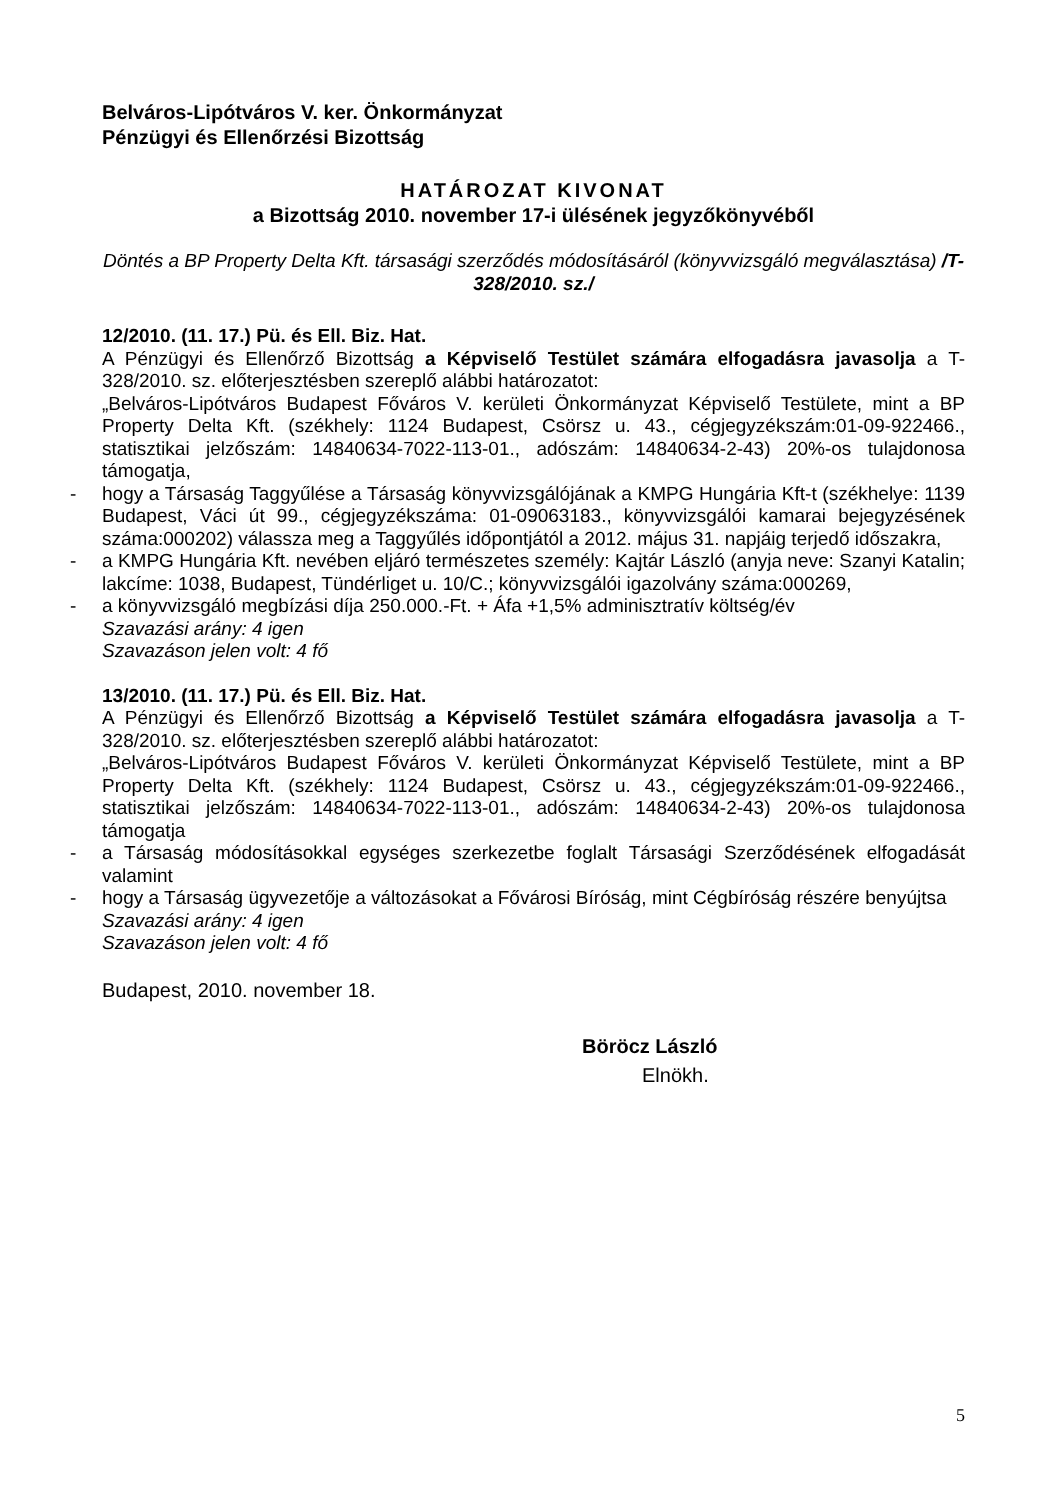Belváros-Lipótváros V. ker. Önkormányzat
Pénzügyi és Ellenőrzési Bizottság
HATÁROZAT KIVONAT
a Bizottság 2010. november 17-i ülésének jegyzőkönyvéből
Döntés a BP Property Delta Kft. társasági szerződés módosításáról (könyvvizsgáló megválasztása) /T-328/2010. sz./
12/2010. (11. 17.) Pü. és Ell. Biz. Hat.
A Pénzügyi és Ellenőrző Bizottság a Képviselő Testület számára elfogadásra javasolja a T-328/2010. sz. előterjesztésben szereplő alábbi határozatot:
„Belváros-Lipótváros Budapest Főváros V. kerületi Önkormányzat Képviselő Testülete, mint a BP Property Delta Kft. (székhely: 1124 Budapest, Csörsz u. 43., cégjegyzékszám:01-09-922466., statisztikai jelzőszám: 14840634-7022-113-01., adószám: 14840634-2-43) 20%-os tulajdonosa támogatja,
- hogy a Társaság Taggyűlése a Társaság könyvvizsgálójának a KMPG Hungária Kft-t (székhelye: 1139 Budapest, Váci út 99., cégjegyzékszáma: 01-09063183., könyvvizsgálói kamarai bejegyzésének száma:000202) válassza meg a Taggyűlés időpontjától a 2012. május 31. napjáig terjedő időszakra,
- a KMPG Hungária Kft. nevében eljáró természetes személy: Kajtár László (anyja neve: Szanyi Katalin; lakcíme: 1038, Budapest, Tündérliget u. 10/C.; könyvvizsgálói igazolvány száma:000269,
- a könyvvizsgáló megbízási díja 250.000.-Ft. + Áfa +1,5% adminisztratív költség/év
Szavazási arány: 4 igen
Szavazáson jelen volt: 4 fő
13/2010. (11. 17.) Pü. és Ell. Biz. Hat.
A Pénzügyi és Ellenőrző Bizottság a Képviselő Testület számára elfogadásra javasolja a T-328/2010. sz. előterjesztésben szereplő alábbi határozatot:
„Belváros-Lipótváros Budapest Főváros V. kerületi Önkormányzat Képviselő Testülete, mint a BP Property Delta Kft. (székhely: 1124 Budapest, Csörsz u. 43., cégjegyzékszám:01-09-922466., statisztikai jelzőszám: 14840634-7022-113-01., adószám: 14840634-2-43) 20%-os tulajdonosa támogatja
- a Társaság módosításokkal egységes szerkezetbe foglalt Társasági Szerződésének elfogadását valamint
- hogy a Társaság ügyvezetője a változásokat a Fővárosi Bíróság, mint Cégbíróság részére benyújtsa
Szavazási arány: 4 igen
Szavazáson jelen volt: 4 fő
Budapest, 2010. november 18.
Böröcz László
Elnökh.
5